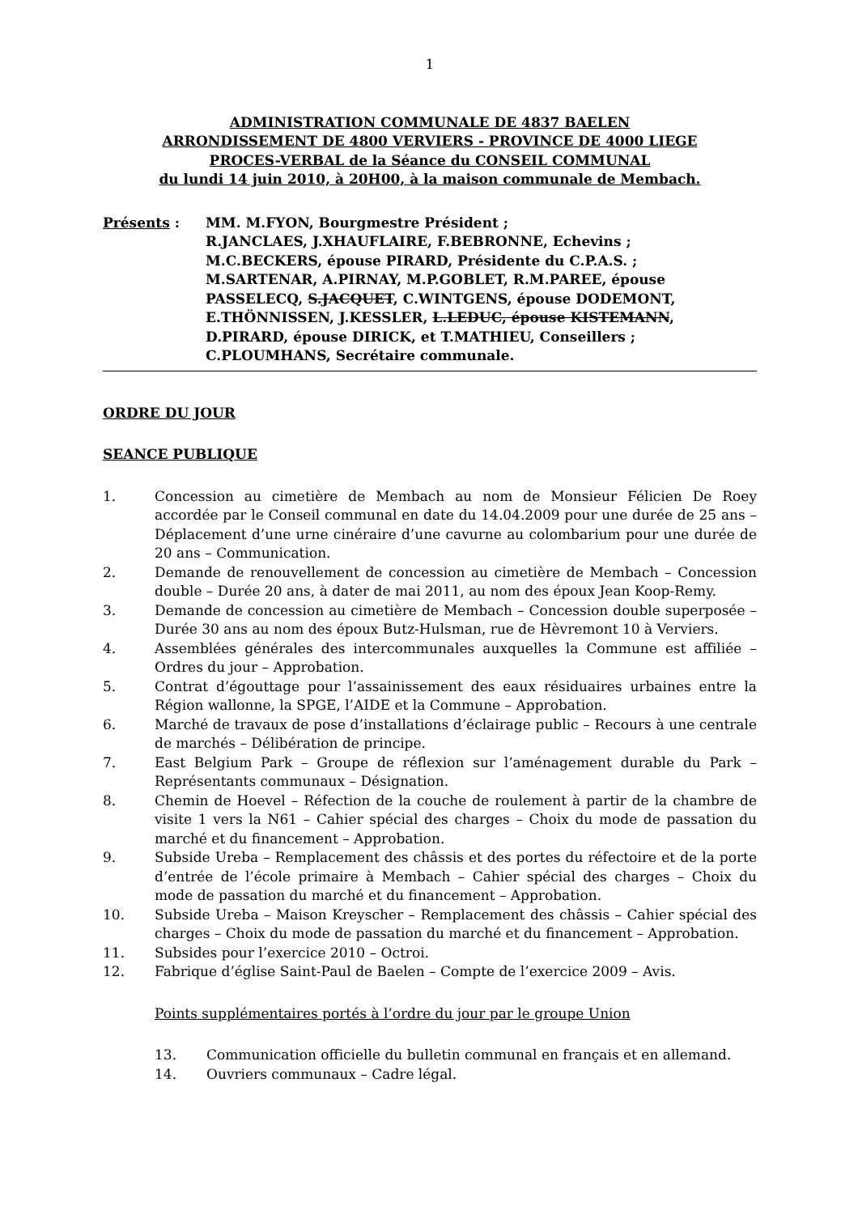1
ADMINISTRATION COMMUNALE DE 4837 BAELEN
ARRONDISSEMENT DE 4800 VERVIERS - PROVINCE DE 4000 LIEGE
PROCES-VERBAL de la Séance du CONSEIL COMMUNAL
du lundi 14 juin 2010, à 20H00, à la maison communale de Membach.
Présents : MM. M.FYON, Bourgmestre Président ;
R.JANCLAES, J.XHAUFLAIRE, F.BEBRONNE, Echevins ;
M.C.BECKERS, épouse PIRARD, Présidente du C.P.A.S. ;
M.SARTENAR, A.PIRNAY, M.P.GOBLET, R.M.PAREE, épouse PASSELECQ, S.JACQUET, C.WINTGENS, épouse DODEMONT, E.THÖNNISSEN, J.KESSLER, L.LEDUC, épouse KISTEMANN, D.PIRARD, épouse DIRICK, et T.MATHIEU, Conseillers ;
C.PLOUMHANS, Secrétaire communale.
ORDRE DU JOUR
SEANCE PUBLIQUE
1. Concession au cimetière de Membach au nom de Monsieur Félicien De Roey accordée par le Conseil communal en date du 14.04.2009 pour une durée de 25 ans – Déplacement d’une urne cinéraire d’une cavurne au colombarium pour une durée de 20 ans – Communication.
2. Demande de renouvellement de concession au cimetière de Membach – Concession double – Durée 20 ans, à dater de mai 2011, au nom des époux Jean Koop-Remy.
3. Demande de concession au cimetière de Membach – Concession double superposée – Durée 30 ans au nom des époux Butz-Hulsman, rue de Hèvremont 10 à Verviers.
4. Assemblées générales des intercommunales auxquelles la Commune est affiliée – Ordres du jour – Approbation.
5. Contrat d’égouttage pour l’assainissement des eaux résiduaires urbaines entre la Région wallonne, la SPGE, l’AIDE et la Commune – Approbation.
6. Marché de travaux de pose d’installations d’éclairage public – Recours à une centrale de marchés – Délibération de principe.
7. East Belgium Park – Groupe de réflexion sur l’aménagement durable du Park – Représentants communaux – Désignation.
8. Chemin de Hoevel – Réfection de la couche de roulement à partir de la chambre de visite 1 vers la N61 – Cahier spécial des charges – Choix du mode de passation du marché et du financement – Approbation.
9. Subside Ureba – Remplacement des châssis et des portes du réfectoire et de la porte d’entrée de l’école primaire à Membach – Cahier spécial des charges – Choix du mode de passation du marché et du financement – Approbation.
10. Subside Ureba – Maison Kreyscher – Remplacement des châssis – Cahier spécial des charges – Choix du mode de passation du marché et du financement – Approbation.
11. Subsides pour l’exercice 2010 – Octroi.
12. Fabrique d’église Saint-Paul de Baelen – Compte de l’exercice 2009 – Avis.
Points supplémentaires portés à l’ordre du jour par le groupe Union
13. Communication officielle du bulletin communal en français et en allemand.
14. Ouvriers communaux – Cadre légal.